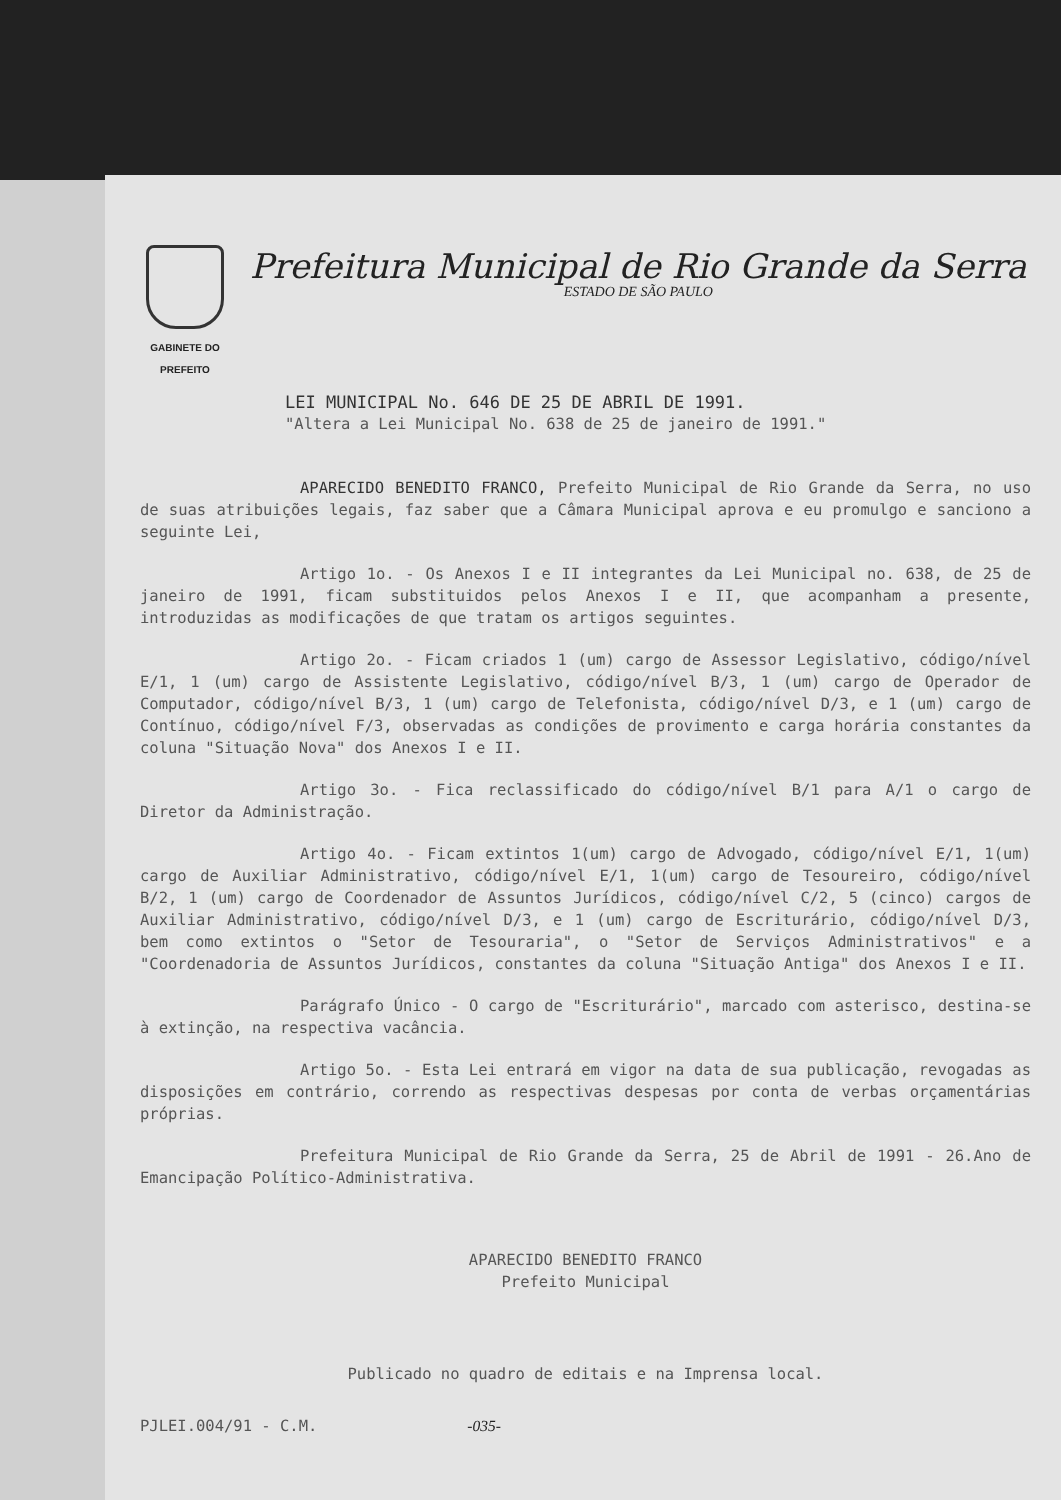GABINETE DO PREFEITO
Prefeitura Municipal de Rio Grande da Serra
ESTADO DE SÃO PAULO
LEI MUNICIPAL No. 646 DE 25 DE ABRIL DE 1991.
"Altera a Lei Municipal No. 638 de 25 de janeiro de 1991."
APARECIDO BENEDITO FRANCO, Prefeito Municipal de Rio Grande da Serra, no uso de suas atribuições legais, faz saber que a Câmara Municipal aprova e eu promulgo e sanciono a seguinte Lei,
Artigo 1o. - Os Anexos I e II integrantes da Lei Municipal no. 638, de 25 de janeiro de 1991, ficam substituidos pelos Anexos I e II, que acompanham a presente, introduzidas as modificações de que tratam os artigos seguintes.
Artigo 2o. - Ficam criados 1 (um) cargo de Assessor Legislativo, código/nível E/1, 1 (um) cargo de Assistente Legislativo, código/nível B/3, 1 (um) cargo de Operador de Computador, código/nível B/3, 1 (um) cargo de Telefonista, código/nível D/3, e 1 (um) cargo de Contínuo, código/nível F/3, observadas as condições de provimento e carga horária constantes da coluna "Situação Nova" dos Anexos I e II.
Artigo 3o. - Fica reclassificado do código/nível B/1 para A/1 o cargo de Diretor da Administração.
Artigo 4o. - Ficam extintos 1(um) cargo de Advogado, código/nível E/1, 1(um) cargo de Auxiliar Administrativo, código/nível E/1, 1(um) cargo de Tesoureiro, código/nível B/2, 1 (um) cargo de Coordenador de Assuntos Jurídicos, código/nível C/2, 5 (cinco) cargos de Auxiliar Administrativo, código/nível D/3, e 1 (um) cargo de Escriturário, código/nível D/3, bem como extintos o "Setor de Tesouraria", o "Setor de Serviços Administrativos" e a "Coordenadoria de Assuntos Jurídicos, constantes da coluna "Situação Antiga" dos Anexos I e II.
Parágrafo Único - O cargo de "Escriturário", marcado com asterisco, destina-se à extinção, na respectiva vacância.
Artigo 5o. - Esta Lei entrará em vigor na data de sua publicação, revogadas as disposições em contrário, correndo as respectivas despesas por conta de verbas orçamentárias próprias.
Prefeitura Municipal de Rio Grande da Serra, 25 de Abril de 1991 - 26.Ano de Emancipação Político-Administrativa.
APARECIDO BENEDITO FRANCO
Prefeito Municipal
Publicado no quadro de editais e na Imprensa local.
PJLEI.004/91 - C.M. -035-